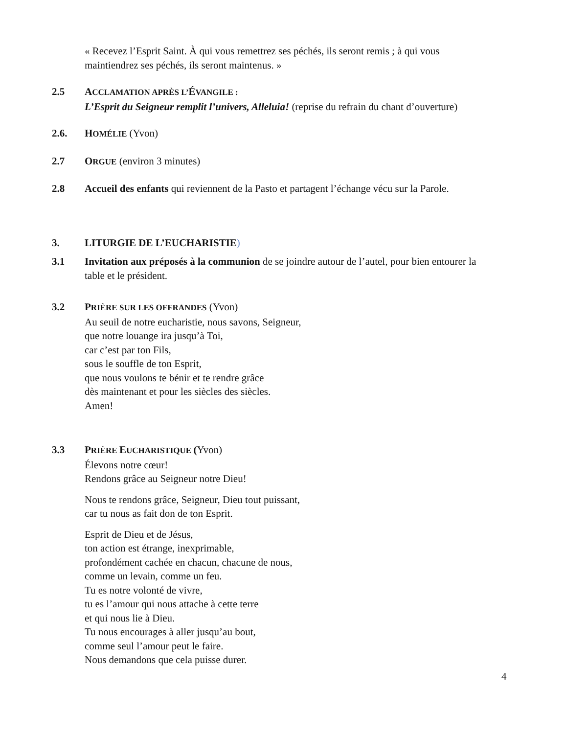« Recevez l’Esprit Saint. À qui vous remettrez ses péchés, ils seront remis ; à qui vous maintiendrez ses péchés, ils seront maintenus. »
2.5 ACCLAMATION APRÈS L’ÉVANGILE :
L’Esprit du Seigneur remplit l’univers, Alleluia! (reprise du refrain du chant d’ouverture)
2.6. HOMÉLIE (Yvon)
2.7 ORGUE (environ 3 minutes)
2.8 Accueil des enfants qui reviennent de la Pasto et partagent l’échange vécu sur la Parole.
3. LITURGIE DE L’EUCHARISTIE)
3.1 Invitation aux préposés à la communion de se joindre autour de l’autel, pour bien entourer la table et le président.
3.2 PRIÈRE SUR LES OFFRANDES (Yvon)
Au seuil de notre eucharistie, nous savons, Seigneur,
que notre louange ira jusqu’à Toi,
car c’est par ton Fils,
sous le souffle de ton Esprit,
que nous voulons te bénir et te rendre grâce
dès maintenant et pour les siècles des siècles.
Amen!
3.3 PRIÈRE EUCHARISTIQUE (Yvon)
Élevons notre cœur!
Rendons grâce au Seigneur notre Dieu!
Nous te rendons grâce, Seigneur, Dieu tout puissant,
car tu nous as fait don de ton Esprit.
Esprit de Dieu et de Jésus,
ton action est étrange, inexprimable,
profondément cachée en chacun, chacune de nous,
comme un levain, comme un feu.
Tu es notre volonté de vivre,
tu es l’amour qui nous attache à cette terre
et qui nous lie à Dieu.
Tu nous encourages à aller jusqu’au bout,
comme seul l’amour peut le faire.
Nous demandons que cela puisse durer.
4